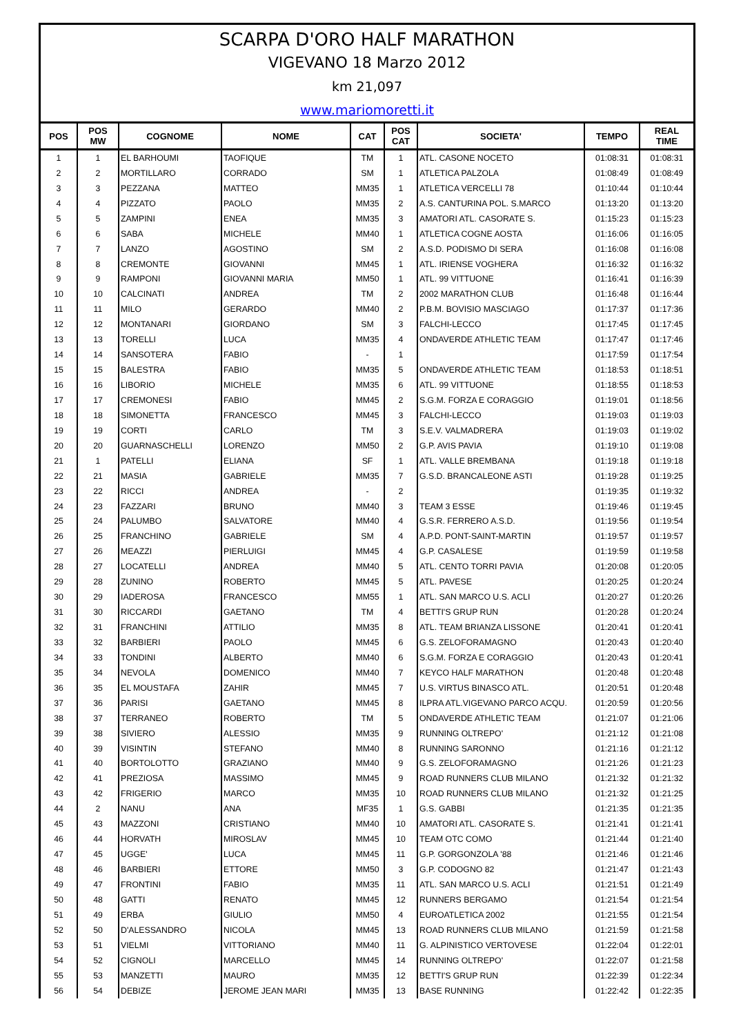SCARPA D'ORO HALF MARATHON
VIGEVANO 18 Marzo 2012
km 21,097
www.mariomoretti.it
| POS | POS MW | COGNOME | NOME | CAT | POS CAT | SOCIETA' | TEMPO | REAL TIME |
| --- | --- | --- | --- | --- | --- | --- | --- | --- |
| 1 | 1 | EL BARHOUMI | TAOFIQUE | TM | 1 | ATL. CASONE NOCETO | 01:08:31 | 01:08:31 |
| 2 | 2 | MORTILLARO | CORRADO | SM | 1 | ATLETICA PALZOLA | 01:08:49 | 01:08:49 |
| 3 | 3 | PEZZANA | MATTEO | MM35 | 1 | ATLETICA VERCELLI 78 | 01:10:44 | 01:10:44 |
| 4 | 4 | PIZZATO | PAOLO | MM35 | 2 | A.S. CANTURINA POL. S.MARCO | 01:13:20 | 01:13:20 |
| 5 | 5 | ZAMPINI | ENEA | MM35 | 3 | AMATORI ATL. CASORATE S. | 01:15:23 | 01:15:23 |
| 6 | 6 | SABA | MICHELE | MM40 | 1 | ATLETICA COGNE AOSTA | 01:16:06 | 01:16:05 |
| 7 | 7 | LANZO | AGOSTINO | SM | 2 | A.S.D. PODISMO DI SERA | 01:16:08 | 01:16:08 |
| 8 | 8 | CREMONTE | GIOVANNI | MM45 | 1 | ATL. IRIENSE VOGHERA | 01:16:32 | 01:16:32 |
| 9 | 9 | RAMPONI | GIOVANNI MARIA | MM50 | 1 | ATL. 99 VITTUONE | 01:16:41 | 01:16:39 |
| 10 | 10 | CALCINATI | ANDREA | TM | 2 | 2002 MARATHON CLUB | 01:16:48 | 01:16:44 |
| 11 | 11 | MILO | GERARDO | MM40 | 2 | P.B.M. BOVISIO MASCIAGO | 01:17:37 | 01:17:36 |
| 12 | 12 | MONTANARI | GIORDANO | SM | 3 | FALCHI-LECCO | 01:17:45 | 01:17:45 |
| 13 | 13 | TORELLI | LUCA | MM35 | 4 | ONDAVERDE ATHLETIC TEAM | 01:17:47 | 01:17:46 |
| 14 | 14 | SANSOTERA | FABIO | - | 1 | | 01:17:59 | 01:17:54 |
| 15 | 15 | BALESTRA | FABIO | MM35 | 5 | ONDAVERDE ATHLETIC TEAM | 01:18:53 | 01:18:51 |
| 16 | 16 | LIBORIO | MICHELE | MM35 | 6 | ATL. 99 VITTUONE | 01:18:55 | 01:18:53 |
| 17 | 17 | CREMONESI | FABIO | MM45 | 2 | S.G.M. FORZA E CORAGGIO | 01:19:01 | 01:18:56 |
| 18 | 18 | SIMONETTA | FRANCESCO | MM45 | 3 | FALCHI-LECCO | 01:19:03 | 01:19:03 |
| 19 | 19 | CORTI | CARLO | TM | 3 | S.E.V. VALMADRERA | 01:19:03 | 01:19:02 |
| 20 | 20 | GUARNASCHELLI | LORENZO | MM50 | 2 | G.P. AVIS PAVIA | 01:19:10 | 01:19:08 |
| 21 | 1 | PATELLI | ELIANA | SF | 1 | ATL. VALLE BREMBANA | 01:19:18 | 01:19:18 |
| 22 | 21 | MASIA | GABRIELE | MM35 | 7 | G.S.D. BRANCALEONE ASTI | 01:19:28 | 01:19:25 |
| 23 | 22 | RICCI | ANDREA | - | 2 | | 01:19:35 | 01:19:32 |
| 24 | 23 | FAZZARI | BRUNO | MM40 | 3 | TEAM 3 ESSE | 01:19:46 | 01:19:45 |
| 25 | 24 | PALUMBO | SALVATORE | MM40 | 4 | G.S.R. FERRERO A.S.D. | 01:19:56 | 01:19:54 |
| 26 | 25 | FRANCHINO | GABRIELE | SM | 4 | A.P.D. PONT-SAINT-MARTIN | 01:19:57 | 01:19:57 |
| 27 | 26 | MEAZZI | PIERLUIGI | MM45 | 4 | G.P. CASALESE | 01:19:59 | 01:19:58 |
| 28 | 27 | LOCATELLI | ANDREA | MM40 | 5 | ATL. CENTO TORRI PAVIA | 01:20:08 | 01:20:05 |
| 29 | 28 | ZUNINO | ROBERTO | MM45 | 5 | ATL. PAVESE | 01:20:25 | 01:20:24 |
| 30 | 29 | IADEROSA | FRANCESCO | MM55 | 1 | ATL. SAN MARCO U.S. ACLI | 01:20:27 | 01:20:26 |
| 31 | 30 | RICCARDI | GAETANO | TM | 4 | BETTI'S GRUP RUN | 01:20:28 | 01:20:24 |
| 32 | 31 | FRANCHINI | ATTILIO | MM35 | 8 | ATL. TEAM BRIANZA LISSONE | 01:20:41 | 01:20:41 |
| 33 | 32 | BARBIERI | PAOLO | MM45 | 6 | G.S. ZELOFORAMAGNO | 01:20:43 | 01:20:40 |
| 34 | 33 | TONDINI | ALBERTO | MM40 | 6 | S.G.M. FORZA E CORAGGIO | 01:20:43 | 01:20:41 |
| 35 | 34 | NEVOLA | DOMENICO | MM40 | 7 | KEYCO HALF MARATHON | 01:20:48 | 01:20:48 |
| 36 | 35 | EL MOUSTAFA | ZAHIR | MM45 | 7 | U.S. VIRTUS BINASCO ATL. | 01:20:51 | 01:20:48 |
| 37 | 36 | PARISI | GAETANO | MM45 | 8 | ILPRA ATL.VIGEVANO PARCO ACQU. | 01:20:59 | 01:20:56 |
| 38 | 37 | TERRANEO | ROBERTO | TM | 5 | ONDAVERDE ATHLETIC TEAM | 01:21:07 | 01:21:06 |
| 39 | 38 | SIVIERO | ALESSIO | MM35 | 9 | RUNNING OLTREPO' | 01:21:12 | 01:21:08 |
| 40 | 39 | VISINTIN | STEFANO | MM40 | 8 | RUNNING SARONNO | 01:21:16 | 01:21:12 |
| 41 | 40 | BORTOLOTTO | GRAZIANO | MM40 | 9 | G.S. ZELOFORAMAGNO | 01:21:26 | 01:21:23 |
| 42 | 41 | PREZIOSA | MASSIMO | MM45 | 9 | ROAD RUNNERS CLUB MILANO | 01:21:32 | 01:21:32 |
| 43 | 42 | FRIGERIO | MARCO | MM35 | 10 | ROAD RUNNERS CLUB MILANO | 01:21:32 | 01:21:25 |
| 44 | 2 | NANU | ANA | MF35 | 1 | G.S. GABBI | 01:21:35 | 01:21:35 |
| 45 | 43 | MAZZONI | CRISTIANO | MM40 | 10 | AMATORI ATL. CASORATE S. | 01:21:41 | 01:21:41 |
| 46 | 44 | HORVATH | MIROSLAV | MM45 | 10 | TEAM OTC COMO | 01:21:44 | 01:21:40 |
| 47 | 45 | UGGE' | LUCA | MM45 | 11 | G.P. GORGONZOLA '88 | 01:21:46 | 01:21:46 |
| 48 | 46 | BARBIERI | ETTORE | MM50 | 3 | G.P. CODOGNO 82 | 01:21:47 | 01:21:43 |
| 49 | 47 | FRONTINI | FABIO | MM35 | 11 | ATL. SAN MARCO U.S. ACLI | 01:21:51 | 01:21:49 |
| 50 | 48 | GATTI | RENATO | MM45 | 12 | RUNNERS BERGAMO | 01:21:54 | 01:21:54 |
| 51 | 49 | ERBA | GIULIO | MM50 | 4 | EUROATLETICA 2002 | 01:21:55 | 01:21:54 |
| 52 | 50 | D'ALESSANDRO | NICOLA | MM45 | 13 | ROAD RUNNERS CLUB MILANO | 01:21:59 | 01:21:58 |
| 53 | 51 | VIELMI | VITTORIANO | MM40 | 11 | G. ALPINISTICO VERTOVESE | 01:22:04 | 01:22:01 |
| 54 | 52 | CIGNOLI | MARCELLO | MM45 | 14 | RUNNING OLTREPO' | 01:22:07 | 01:21:58 |
| 55 | 53 | MANZETTI | MAURO | MM35 | 12 | BETTI'S GRUP RUN | 01:22:39 | 01:22:34 |
| 56 | 54 | DEBIZE | JEROME JEAN MARI | MM35 | 13 | BASE RUNNING | 01:22:42 | 01:22:35 |